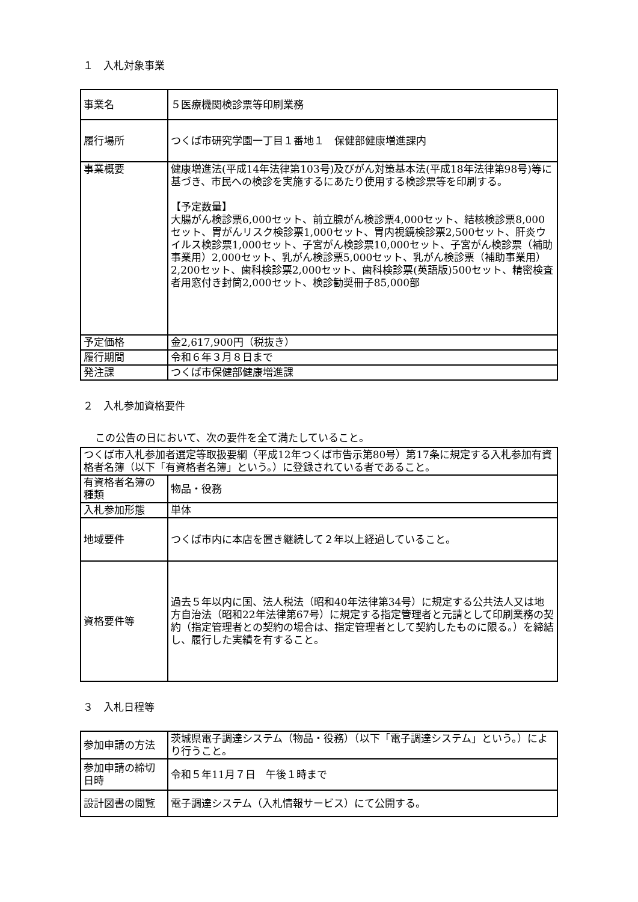１　入札対象事業
| 事業名 | ５医療機関検診票等印刷業務 |
| 履行場所 | つくば市研究学園一丁目１番地１ 保健部健康増進課内 |
| 事業概要 | 健康増進法(平成14年法律第103号)及びがん対策基本法(平成18年法律第98号)等に基づき、市民への検診を実施するにあたり使用する検診票等を印刷する。 【予定数量】 大腸がん検診票6,000セット、前立腺がん検診票4,000セット、結核検診票8,000セット、胃がんリスク検診票1,000セット、胃内視鏡検診票2,500セット、肝炎ウイルス検診票1,000セット、子宮がん検診票10,000セット、子宮がん検診票（補助事業用）2,000セット、乳がん検診票5,000セット、乳がん検診票（補助事業用）2,200セット、歯科検診票2,000セット、歯科検診票(英語版)500セット、精密検査者用窓付き封筒2,000セット、検診勧奨冊子85,000部 |
| 予定価格 | 金2,617,900円（税抜き） |
| 履行期間 | 令和６年３月８日まで |
| 発注課 | つくば市保健部健康増進課 |
２　入札参加資格要件
この公告の日において、次の要件を全て満たしていること。
| つくば市入札参加者選定等取扱要綱（平成12年つくば市告示第80号）第17条に規定する入札参加有資格者名簿（以下「有資格者名簿」という。）に登録されている者であること。 | |
| 有資格者名簿の種類 | 物品・役務 |
| 入札参加形態 | 単体 |
| 地域要件 | つくば市内に本店を置き継続して２年以上経過していること。 |
| 資格要件等 | 過去５年以内に国、法人税法（昭和40年法律第34号）に規定する公共法人又は地方自治法（昭和22年法律第67号）に規定する指定管理者と元請として印刷業務の契約（指定管理者との契約の場合は、指定管理者として契約したものに限る。）を締結し、履行した実績を有すること。 |
３　入札日程等
| 参加申請の方法 | 茨城県電子調達システム（物品・役務）（以下「電子調達システム」という。）により行うこと。 |
| 参加申請の締切日時 | 令和５年11月７日 午後１時まで |
| 設計図書の閲覧 | 電子調達システム（入札情報サービス）にて公開する。 |